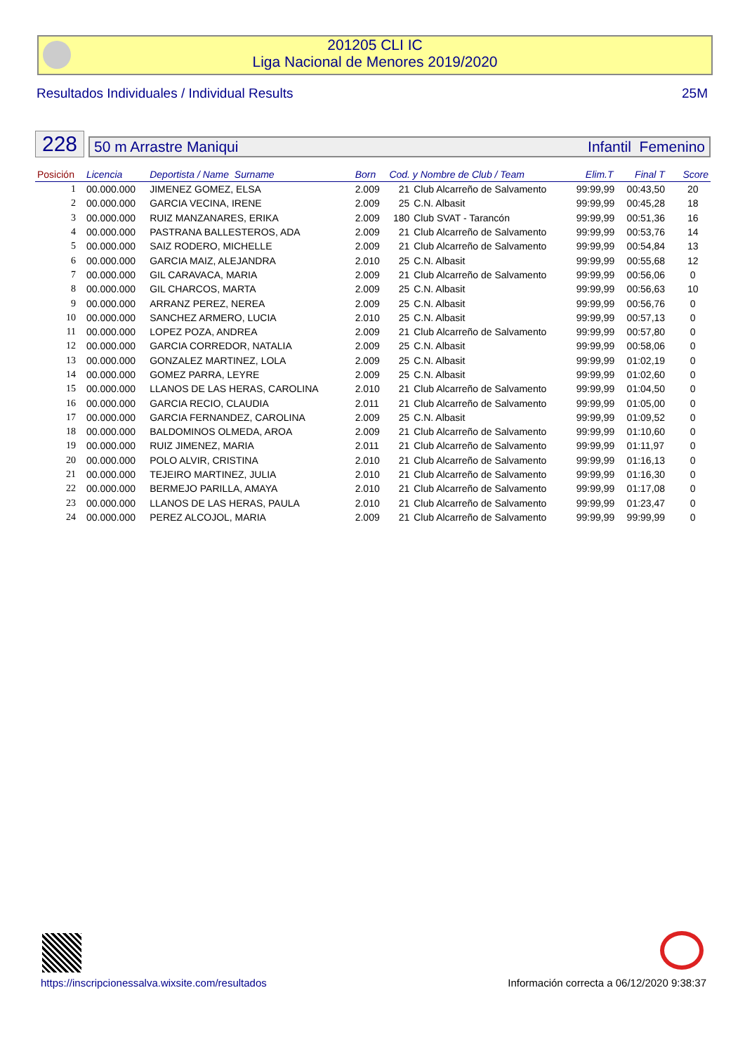201205 CLI IC
Liga Nacional de Menores 2019/2020
Resultados Individuales / Individual Results 25M
228
50 m Arrastre Maniqui Infantil Femenino
| Posición | Licencia | Deportista / Name Surname | Born | Cod. y Nombre de Club / Team | | Elim.T | Final T | Score |
| --- | --- | --- | --- | --- | --- | --- | --- | --- |
| 1 | 00.000.000 | JIMENEZ GOMEZ, ELSA | 2.009 | 21 | Club Alcarreño de Salvamento | 99:99,99 | 00:43,50 | 20 |
| 2 | 00.000.000 | GARCIA VECINA, IRENE | 2.009 | 25 | C.N. Albasit | 99:99,99 | 00:45,28 | 18 |
| 3 | 00.000.000 | RUIZ MANZANARES, ERIKA | 2.009 | 180 | Club SVAT - Tarancón | 99:99,99 | 00:51,36 | 16 |
| 4 | 00.000.000 | PASTRANA BALLESTEROS, ADA | 2.009 | 21 | Club Alcarreño de Salvamento | 99:99,99 | 00:53,76 | 14 |
| 5 | 00.000.000 | SAIZ RODERO, MICHELLE | 2.009 | 21 | Club Alcarreño de Salvamento | 99:99,99 | 00:54,84 | 13 |
| 6 | 00.000.000 | GARCIA MAIZ, ALEJANDRA | 2.010 | 25 | C.N. Albasit | 99:99,99 | 00:55,68 | 12 |
| 7 | 00.000.000 | GIL CARAVACA, MARIA | 2.009 | 21 | Club Alcarreño de Salvamento | 99:99,99 | 00:56,06 | 0 |
| 8 | 00.000.000 | GIL CHARCOS, MARTA | 2.009 | 25 | C.N. Albasit | 99:99,99 | 00:56,63 | 10 |
| 9 | 00.000.000 | ARRANZ PEREZ, NEREA | 2.009 | 25 | C.N. Albasit | 99:99,99 | 00:56,76 | 0 |
| 10 | 00.000.000 | SANCHEZ ARMERO, LUCIA | 2.010 | 25 | C.N. Albasit | 99:99,99 | 00:57,13 | 0 |
| 11 | 00.000.000 | LOPEZ POZA, ANDREA | 2.009 | 21 | Club Alcarreño de Salvamento | 99:99,99 | 00:57,80 | 0 |
| 12 | 00.000.000 | GARCIA CORREDOR, NATALIA | 2.009 | 25 | C.N. Albasit | 99:99,99 | 00:58,06 | 0 |
| 13 | 00.000.000 | GONZALEZ MARTINEZ, LOLA | 2.009 | 25 | C.N. Albasit | 99:99,99 | 01:02,19 | 0 |
| 14 | 00.000.000 | GOMEZ PARRA, LEYRE | 2.009 | 25 | C.N. Albasit | 99:99,99 | 01:02,60 | 0 |
| 15 | 00.000.000 | LLANOS DE LAS HERAS, CAROLINA | 2.010 | 21 | Club Alcarreño de Salvamento | 99:99,99 | 01:04,50 | 0 |
| 16 | 00.000.000 | GARCIA RECIO, CLAUDIA | 2.011 | 21 | Club Alcarreño de Salvamento | 99:99,99 | 01:05,00 | 0 |
| 17 | 00.000.000 | GARCIA FERNANDEZ, CAROLINA | 2.009 | 25 | C.N. Albasit | 99:99,99 | 01:09,52 | 0 |
| 18 | 00.000.000 | BALDOMINOS OLMEDA, AROA | 2.009 | 21 | Club Alcarreño de Salvamento | 99:99,99 | 01:10,60 | 0 |
| 19 | 00.000.000 | RUIZ JIMENEZ, MARIA | 2.011 | 21 | Club Alcarreño de Salvamento | 99:99,99 | 01:11,97 | 0 |
| 20 | 00.000.000 | POLO ALVIR, CRISTINA | 2.010 | 21 | Club Alcarreño de Salvamento | 99:99,99 | 01:16,13 | 0 |
| 21 | 00.000.000 | TEJEIRO MARTINEZ, JULIA | 2.010 | 21 | Club Alcarreño de Salvamento | 99:99,99 | 01:16,30 | 0 |
| 22 | 00.000.000 | BERMEJO PARILLA, AMAYA | 2.010 | 21 | Club Alcarreño de Salvamento | 99:99,99 | 01:17,08 | 0 |
| 23 | 00.000.000 | LLANOS DE LAS HERAS, PAULA | 2.010 | 21 | Club Alcarreño de Salvamento | 99:99,99 | 01:23,47 | 0 |
| 24 | 00.000.000 | PEREZ ALCOJOL, MARIA | 2.009 | 21 | Club Alcarreño de Salvamento | 99:99,99 | 99:99,99 | 0 |
https://inscripcionessalva.wixsite.com/resultados Información correcta a 06/12/2020 9:38:37